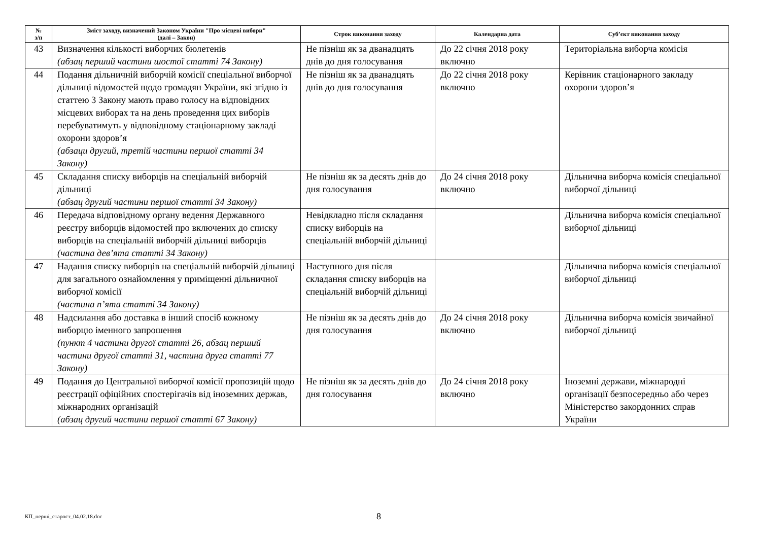| № з/п | Зміст заходу, визначений Законом України "Про місцеві вибори" (далі – Закон) | Строк виконання заходу | Календарна дата | Суб’єкт виконання заходу |
| --- | --- | --- | --- | --- |
| 43 | Визначення кількості виборчих бюлетенів (абзац перший частини шостої статті 74 Закону) | Не пізніш як за дванадцять днів до дня голосування | До 22 січня 2018 року включно | Територіальна виборча комісія |
| 44 | Подання дільничній виборчій комісії спеціальної виборчої дільниці відомостей щодо громадян України, які згідно із статтею 3 Закону мають право голосу на відповідних місцевих виборах та на день проведення цих виборів перебуватимуть у відповідному стаціонарному закладі охорони здоров’я (абзаци другий, третій частини першої статті 34 Закону) | Не пізніш як за дванадцять днів до дня голосування | До 22 січня 2018 року включно | Керівник стаціонарного закладу охорони здоров’я |
| 45 | Складання списку виборців на спеціальній виборчій дільниці (абзац другий частини першої статті 34 Закону) | Не пізніш як за десять днів до дня голосування | До 24 січня 2018 року включно | Дільнична виборча комісія спеціальної виборчої дільниці |
| 46 | Передача відповідному органу ведення Державного реєстру виборців відомостей про включених до списку виборців на спеціальній виборчій дільниці виборців (частина дев’ята статті 34 Закону) | Невідкладно після складання списку виборців на спеціальній виборчій дільниці | | Дільнична виборча комісія спеціальної виборчої дільниці |
| 47 | Надання списку виборців на спеціальній виборчій дільниці для загального ознайомлення у приміщенні дільничної виборчої комісії (частина п’ята статті 34 Закону) | Наступного дня після складання списку виборців на спеціальній виборчій дільниці | | Дільнична виборча комісія спеціальної виборчої дільниці |
| 48 | Надсилання або доставка в інший спосіб кожному виборцю іменного запрошення (пункт 4 частини другої статті 26, абзац перший частини другої статті 31, частина друга статті 77 Закону) | Не пізніш як за десять днів до дня голосування | До 24 січня 2018 року включно | Дільнична виборча комісія звичайної виборчої дільниці |
| 49 | Подання до Центральної виборчої комісії пропозицій щодо реєстрації офіційних спостерігачів від іноземних держав, міжнародних організацій (абзац другий частини першої статті 67 Закону) | Не пізніш як за десять днів до дня голосування | До 24 січня 2018 року включно | Іноземні держави, міжнародні організації безпосередньо або через Міністерство закордонних справ України |
КП_перші_старост_04.02.18.doc 8